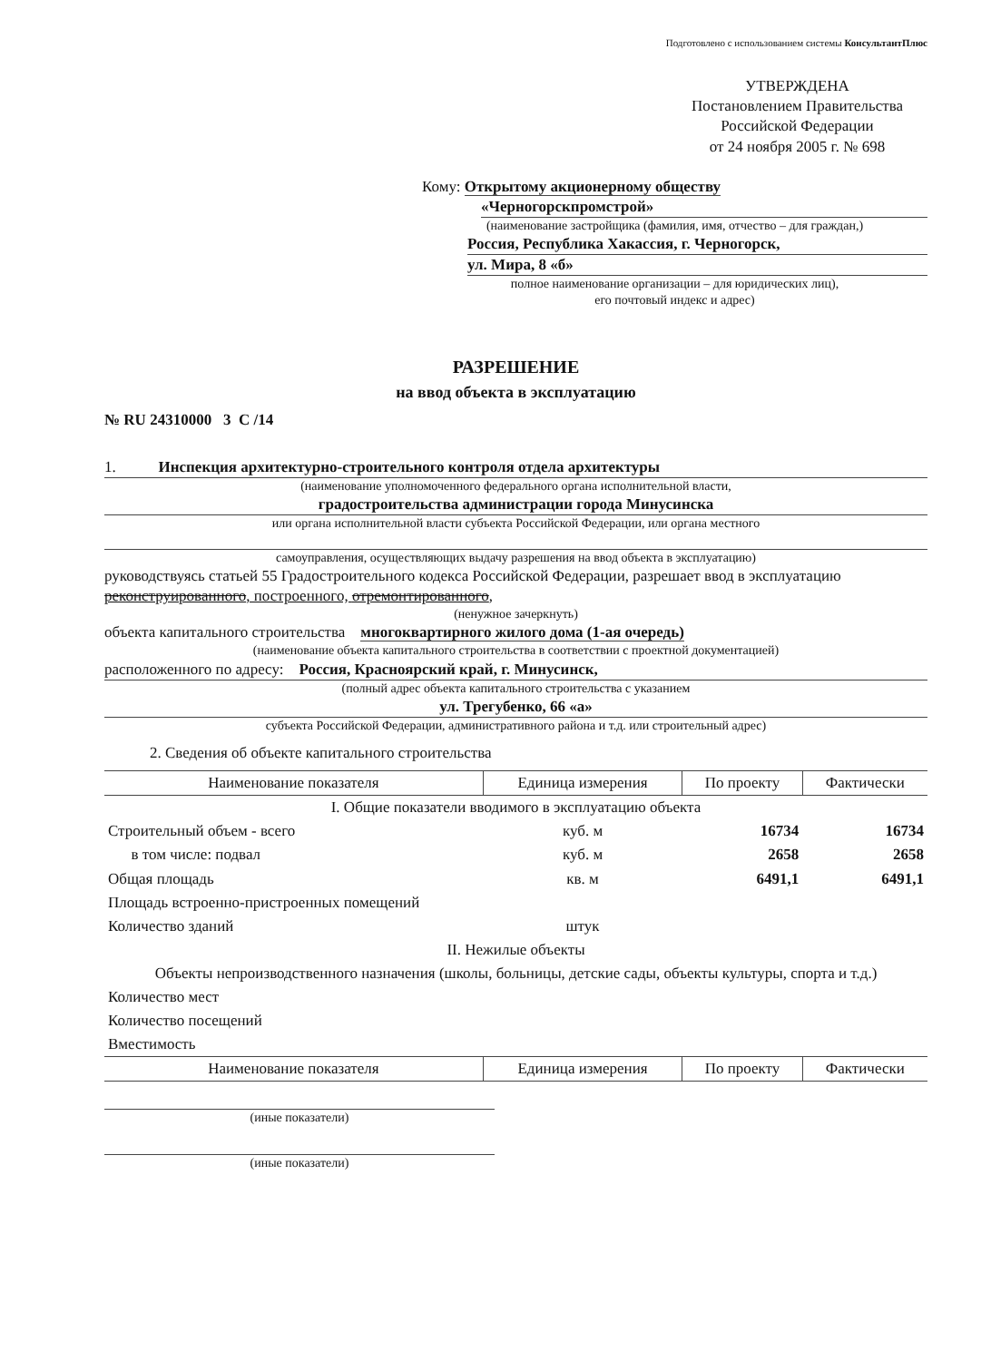Подготовлено с использованием системы КонсультантПлюс
УТВЕРЖДЕНА
Постановлением Правительства
Российской Федерации
от 24 ноября 2005 г. № 698
Кому: Открытому акционерному обществу
«Черногорскпромстрой»
(наименование застройщика (фамилия, имя, отчество – для граждан,)
Россия, Республика Хакассия, г. Черногорск,
ул. Мира, 8 «б»
полное наименование организации – для юридических лиц),
его почтовый индекс и адрес)
РАЗРЕШЕНИЕ
на ввод объекта в эксплуатацию
№ RU 24310000 3 С /14
1. Инспекция архитектурно-строительного контроля отдела архитектуры
(наименование уполномоченного федерального органа исполнительной власти,
градостроительства администрации города Минусинска
или органа исполнительной власти субъекта Российской Федерации, или органа местного
самоуправления, осуществляющих выдачу разрешения на ввод объекта в эксплуатацию)
руководствуясь статьей 55 Градостроительного кодекса Российской Федерации, разрешает ввод в эксплуатацию реконструированного, построенного, отремонтированного,
(ненужное зачеркнуть)
объекта капитального строительства многоквартирного жилого дома (1-ая очередь)
(наименование объекта капитального строительства в соответствии с проектной документацией)
расположенного по адресу: Россия, Красноярский край, г. Минусинск,
(полный адрес объекта капитального строительства с указанием
ул. Трегубенко, 66 «а»
субъекта Российской Федерации, административного района и т.д. или строительный адрес)
2. Сведения об объекте капитального строительства
| Наименование показателя | Единица измерения | По проекту | Фактически |
| --- | --- | --- | --- |
| I. Общие показатели вводимого в эксплуатацию объекта | | | |
| Строительный объем - всего | куб. м | 16734 | 16734 |
| в том числе: подвал | куб. м | 2658 | 2658 |
| Общая площадь | кв. м | 6491,1 | 6491,1 |
| Площадь встроенно-пристроенных помещений | | | |
| Количество зданий | штук | | |
| II. Нежилые объекты | | | |
| Объекты непроизводственного назначения (школы, больницы, детские сады, объекты культуры, спорта и т.д.) | | | |
| Количество мест | | | |
| Количество посещений | | | |
| Вместимость | | | |
| Наименование показателя | Единица измерения | По проекту | Фактически |
(иные показатели)
(иные показатели)